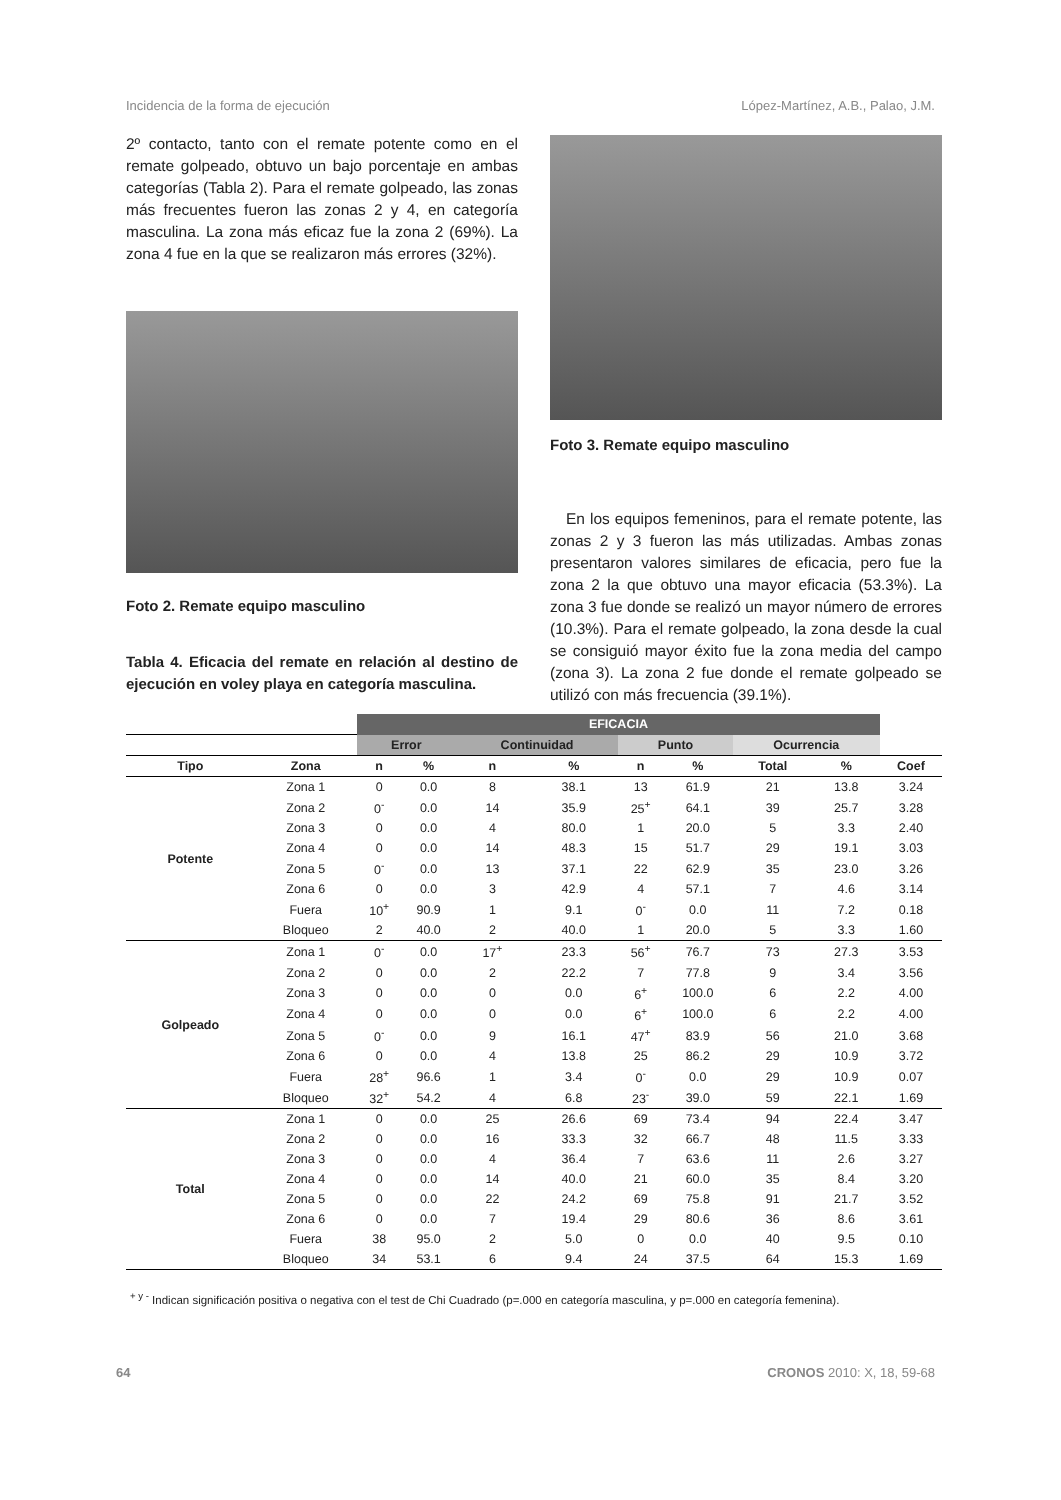Incidencia de la forma de ejecución López-Martínez, A.B., Palao, J.M.
2º contacto, tanto con el remate potente como en el remate golpeado, obtuvo un bajo porcentaje en ambas categorías (Tabla 2). Para el remate golpeado, las zonas más frecuentes fueron las zonas 2 y 4, en categoría masculina. La zona más eficaz fue la zona 2 (69%). La zona 4 fue en la que se realizaron más errores (32%).
Foto 2. Remate equipo masculino
Tabla 4. Eficacia del remate en relación al destino de ejecución en voley playa en categoría masculina.
Foto 3. Remate equipo masculino
En los equipos femeninos, para el remate potente, las zonas 2 y 3 fueron las más utilizadas. Ambas zonas presentaron valores similares de eficacia, pero fue la zona 2 la que obtuvo una mayor eficacia (53.3%). La zona 3 fue donde se realizó un mayor número de errores (10.3%). Para el remate golpeado, la zona desde la cual se consiguió mayor éxito fue la zona media del campo (zona 3). La zona 2 fue donde el remate golpeado se utilizó con más frecuencia (39.1%).
| | | EFICACIA | | | | | | | | |
| --- | --- | --- | --- | --- | --- | --- | --- | --- | --- | --- |
| | | Error | | Continuidad | | Punto | | Ocurrencia | | |
| Tipo | Zona | n | % | n | % | n | % | Total | % | Coef |
| Potente | Zona 1 | 0 | 0.0 | 8 | 38.1 | 13 | 61.9 | 21 | 13.8 | 3.24 |
| | Zona 2 | 0<sup>-</sup> | 0.0 | 14 | 35.9 | 25<sup>+</sup> | 64.1 | 39 | 25.7 | 3.28 |
| | Zona 3 | 0 | 0.0 | 4 | 80.0 | 1 | 20.0 | 5 | 3.3 | 2.40 |
| | Zona 4 | 0 | 0.0 | 14 | 48.3 | 15 | 51.7 | 29 | 19.1 | 3.03 |
| | Zona 5 | 0<sup>-</sup> | 0.0 | 13 | 37.1 | 22 | 62.9 | 35 | 23.0 | 3.26 |
| | Zona 6 | 0 | 0.0 | 3 | 42.9 | 4 | 57.1 | 7 | 4.6 | 3.14 |
| | Fuera | 10<sup>+</sup> | 90.9 | 1 | 9.1 | 0<sup>-</sup> | 0.0 | 11 | 7.2 | 0.18 |
| | Bloqueo | 2 | 40.0 | 2 | 40.0 | 1 | 20.0 | 5 | 3.3 | 1.60 |
| Golpeado | Zona 1 | 0<sup>-</sup> | 0.0 | 17<sup>+</sup> | 23.3 | 56<sup>+</sup> | 76.7 | 73 | 27.3 | 3.53 |
| | Zona 2 | 0 | 0.0 | 2 | 22.2 | 7 | 77.8 | 9 | 3.4 | 3.56 |
| | Zona 3 | 0 | 0.0 | 0 | 0.0 | 6<sup>+</sup> | 100.0 | 6 | 2.2 | 4.00 |
| | Zona 4 | 0 | 0.0 | 0 | 0.0 | 6<sup>+</sup> | 100.0 | 6 | 2.2 | 4.00 |
| | Zona 5 | 0<sup>-</sup> | 0.0 | 9 | 16.1 | 47<sup>+</sup> | 83.9 | 56 | 21.0 | 3.68 |
| | Zona 6 | 0 | 0.0 | 4 | 13.8 | 25 | 86.2 | 29 | 10.9 | 3.72 |
| | Fuera | 28<sup>+</sup> | 96.6 | 1 | 3.4 | 0<sup>-</sup> | 0.0 | 29 | 10.9 | 0.07 |
| | Bloqueo | 32<sup>+</sup> | 54.2 | 4 | 6.8 | 23<sup>-</sup> | 39.0 | 59 | 22.1 | 1.69 |
| Total | Zona 1 | 0 | 0.0 | 25 | 26.6 | 69 | 73.4 | 94 | 22.4 | 3.47 |
| | Zona 2 | 0 | 0.0 | 16 | 33.3 | 32 | 66.7 | 48 | 11.5 | 3.33 |
| | Zona 3 | 0 | 0.0 | 4 | 36.4 | 7 | 63.6 | 11 | 2.6 | 3.27 |
| | Zona 4 | 0 | 0.0 | 14 | 40.0 | 21 | 60.0 | 35 | 8.4 | 3.20 |
| | Zona 5 | 0 | 0.0 | 22 | 24.2 | 69 | 75.8 | 91 | 21.7 | 3.52 |
| | Zona 6 | 0 | 0.0 | 7 | 19.4 | 29 | 80.6 | 36 | 8.6 | 3.61 |
| | Fuera | 38 | 95.0 | 2 | 5.0 | 0 | 0.0 | 40 | 9.5 | 0.10 |
| | Bloqueo | 34 | 53.1 | 6 | 9.4 | 24 | 37.5 | 64 | 15.3 | 1.69 |
<sup>+ y -</sup> Indican significación positiva o negativa con el test de Chi Cuadrado (p=.000 en categoría masculina, y p=.000 en categoría femenina).
64 CRONOS 2010: X, 18, 59-68